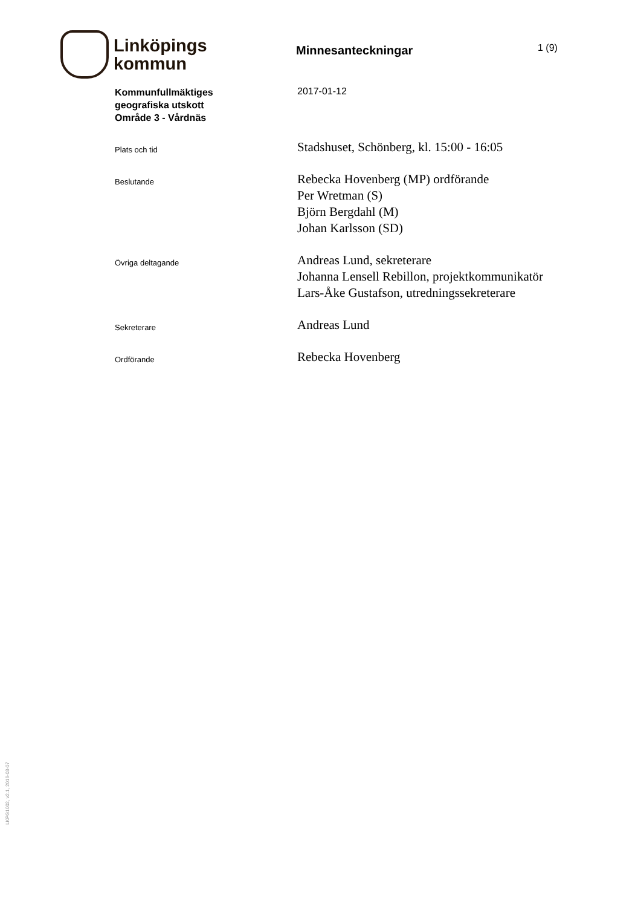Linköpings
kommun
Minnesanteckningar
1 (9)
Kommunfullmäktiges
geografiska utskott
Område 3 - Vårdnäs
2017-01-12
Plats och tid
Stadshuset, Schönberg, kl. 15:00 - 16:05
Beslutande
Rebecka Hovenberg (MP) ordförande
Per Wretman (S)
Björn Bergdahl (M)
Johan Karlsson (SD)
Övriga deltagande
Andreas Lund, sekreterare
Johanna Lensell Rebillon, projektkommunikatör
Lars-Åke Gustafson, utredningssekreterare
Sekreterare
Andreas Lund
Ordförande
Rebecka Hovenberg
LKPG1002, v2.1, 2016-03-07